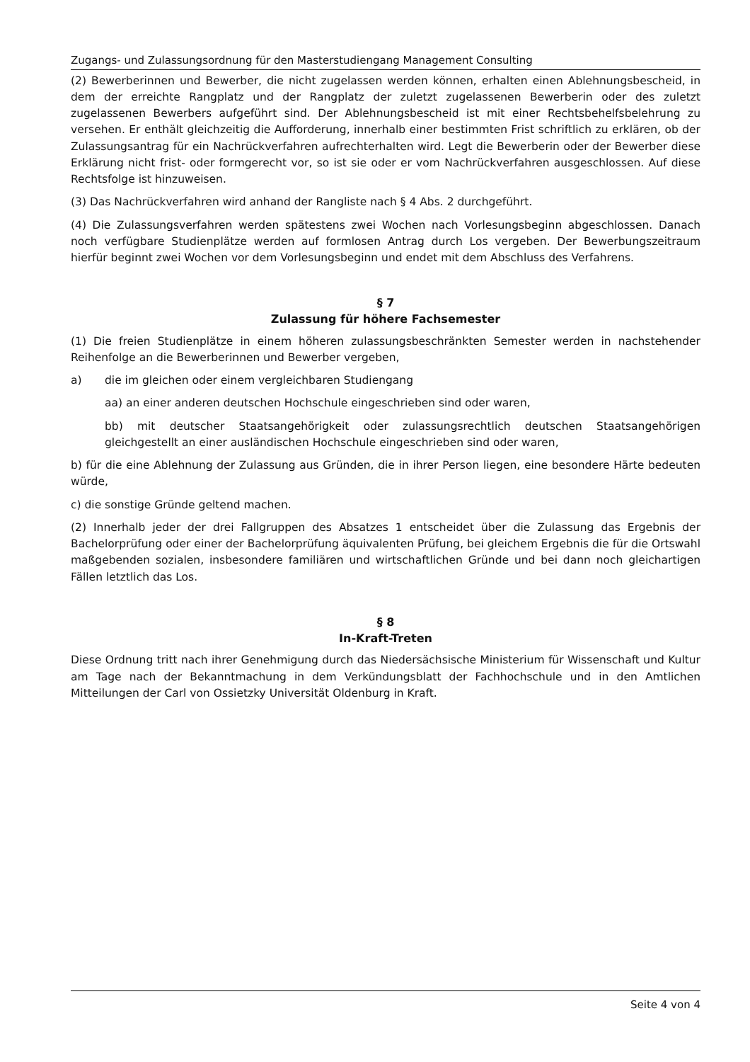Zugangs- und Zulassungsordnung für den Masterstudiengang Management Consulting
(2) Bewerberinnen und Bewerber, die nicht zugelassen werden können, erhalten einen Ablehnungsbescheid, in dem der erreichte Rangplatz und der Rangplatz der zuletzt zugelassenen Bewerberin oder des zuletzt zugelassenen Bewerbers aufgeführt sind. Der Ablehnungsbescheid ist mit einer Rechtsbehelfsbelehrung zu versehen. Er enthält gleichzeitig die Aufforderung, innerhalb einer bestimmten Frist schriftlich zu erklären, ob der Zulassungsantrag für ein Nachrückverfahren aufrechterhalten wird. Legt die Bewerberin oder der Bewerber diese Erklärung nicht frist- oder formgerecht vor, so ist sie oder er vom Nachrückverfahren ausgeschlossen. Auf diese Rechtsfolge ist hinzuweisen.
(3) Das Nachrückverfahren wird anhand der Rangliste nach § 4 Abs. 2 durchgeführt.
(4) Die Zulassungsverfahren werden spätestens zwei Wochen nach Vorlesungsbeginn abgeschlossen. Danach noch verfügbare Studienplätze werden auf formlosen Antrag durch Los vergeben. Der Bewerbungszeitraum hierfür beginnt zwei Wochen vor dem Vorlesungsbeginn und endet mit dem Abschluss des Verfahrens.
§ 7
Zulassung für höhere Fachsemester
(1) Die freien Studienplätze in einem höheren zulassungsbeschränkten Semester werden in nachstehender Reihenfolge an die Bewerberinnen und Bewerber vergeben,
a) die im gleichen oder einem vergleichbaren Studiengang
aa) an einer anderen deutschen Hochschule eingeschrieben sind oder waren,
bb) mit deutscher Staatsangehörigkeit oder zulassungsrechtlich deutschen Staatsangehörigen gleichgestellt an einer ausländischen Hochschule eingeschrieben sind oder waren,
b) für die eine Ablehnung der Zulassung aus Gründen, die in ihrer Person liegen, eine besondere Härte bedeuten würde,
c) die sonstige Gründe geltend machen.
(2) Innerhalb jeder der drei Fallgruppen des Absatzes 1 entscheidet über die Zulassung das Ergebnis der Bachelorprüfung oder einer der Bachelorprüfung äquivalenten Prüfung, bei gleichem Ergebnis die für die Ortswahl maßgebenden sozialen, insbesondere familiären und wirtschaftlichen Gründe und bei dann noch gleichartigen Fällen letztlich das Los.
§ 8
In-Kraft-Treten
Diese Ordnung tritt nach ihrer Genehmigung durch das Niedersächsische Ministerium für Wissenschaft und Kultur am Tage nach der Bekanntmachung in dem Verkündungsblatt der Fachhochschule und in den Amtlichen Mitteilungen der Carl von Ossietzky Universität Oldenburg in Kraft.
Seite 4 von 4